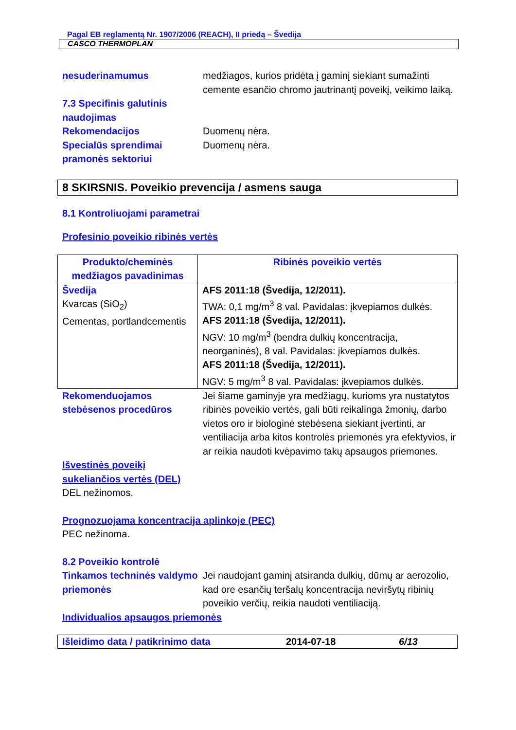Pagal EB reglamentą Nr. 1907/2006 (REACH), II priedą – Švedija
CASCO THERMOPLAN
nesuderinamumus medžiagos, kurios pridėta į gaminį siekiant sumažinti cemente esančio chromo jautrinantį poveikį, veikimo laiką.
7.3 Specifinis galutinis naudojimas
Rekomendacijos Duomenų nėra.
Specialūs sprendimai pramonės sektoriui
Duomenų nėra.
8 SKIRSNIS. Poveikio prevencija / asmens sauga
8.1 Kontroliuojami parametrai
Profesinio poveikio ribinės vertės
| Produkto/cheminės medžiagos pavadinimas | Ribinės poveikio vertės |
| --- | --- |
| Švedija Kvarcas (SiO<sub>2</sub>) Cementas, portlandcementis | AFS 2011:18 (Švedija, 12/2011). TWA: 0,1 mg/m<sup>3</sup> 8 val. Pavidalas: įkvepiamos dulkės. AFS 2011:18 (Švedija, 12/2011). NGV: 10 mg/m<sup>3</sup> (bendra dulkių koncentracija, neorganinės), 8 val. Pavidalas: įkvepiamos dulkės. AFS 2011:18 (Švedija, 12/2011). NGV: 5 mg/m<sup>3</sup> 8 val. Pavidalas: įkvepiamos dulkės. |
Rekomenduojamos stebėsenos procedūros
Jei šiame gaminyje yra medžiagų, kurioms yra nustatytos ribinės poveikio vertės, gali būti reikalinga žmonių, darbo vietos oro ir biologinė stebėsena siekiant įvertinti, ar ventiliacija arba kitos kontrolės priemonės yra efektyvios, ir ar reikia naudoti kvėpavimo takų apsaugos priemones.
Išvestinės poveikį sukeliančios vertės (DEL)
DEL nežinomos.
Prognozuojama koncentracija aplinkoje (PEC)
PEC nežinoma.
8.2 Poveikio kontrolė
Tinkamos techninės valdymo priemonės
Jei naudojant gaminį atsiranda dulkių, dūmų ar aerozolio, kad ore esančių teršalų koncentracija neviršytų ribinių poveikio verčių, reikia naudoti ventiliaciją.
Individualios apsaugos priemonės
Išleidimo data / patikrinimo data 2014-07-18 6/13